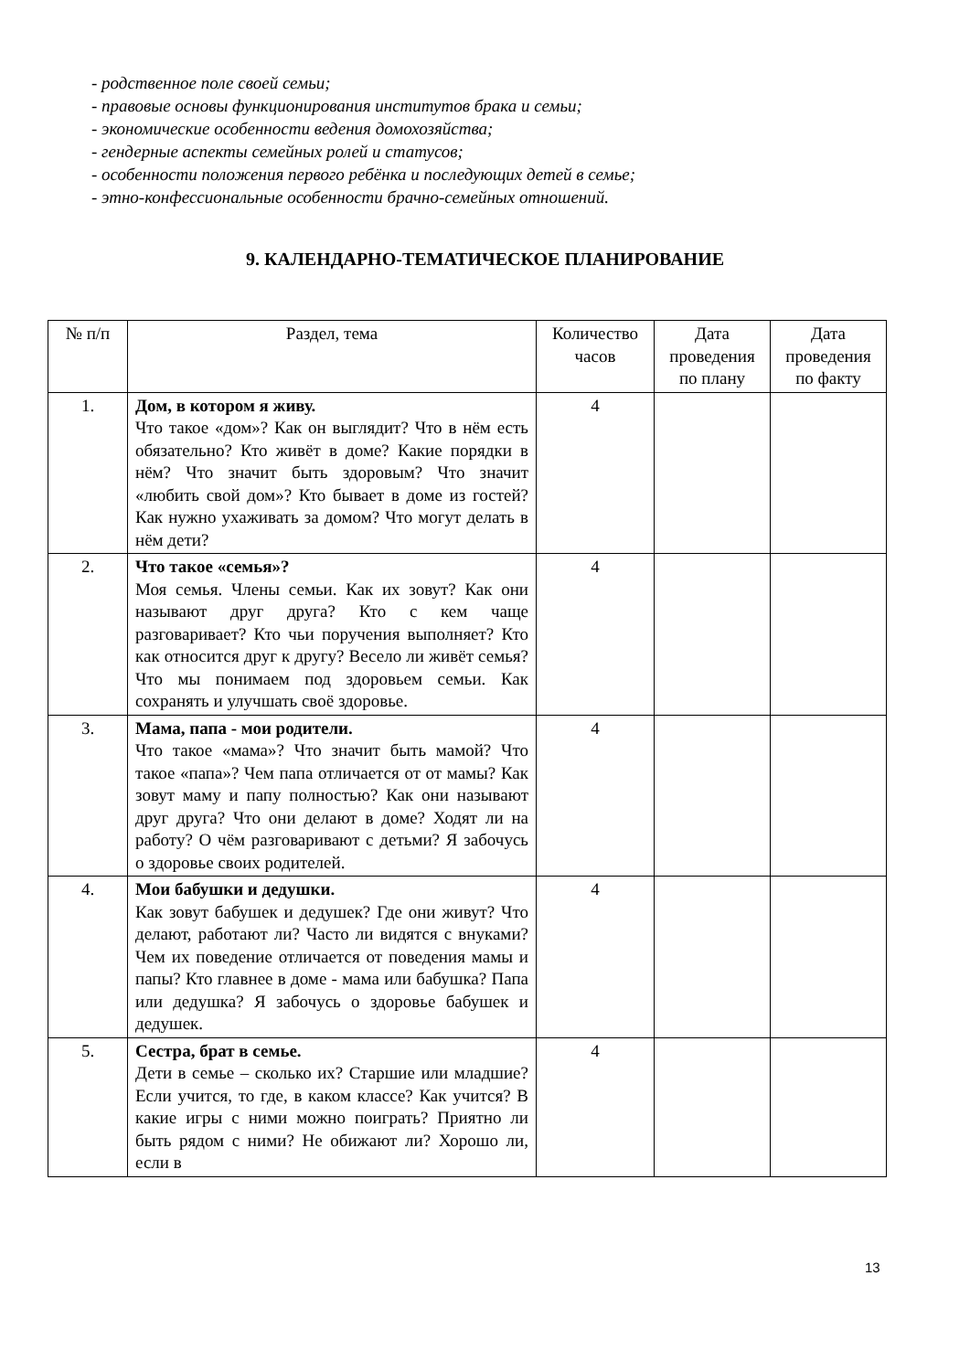- родственное поле своей семьи;
- правовые основы функционирования институтов брака и семьи;
- экономические особенности ведения домохозяйства;
- гендерные аспекты семейных ролей и статусов;
- особенности положения первого ребёнка и последующих детей в семье;
- этно-конфессиональные особенности брачно-семейных отношений.
9. КАЛЕНДАРНО-ТЕМАТИЧЕСКОЕ ПЛАНИРОВАНИЕ
| № п/п | Раздел, тема | Количество часов | Дата проведения по плану | Дата проведения по факту |
| --- | --- | --- | --- | --- |
| 1. | Дом, в котором я живу. Что такое «дом»? Как он выглядит? Что в нём есть обязательно? Кто живёт в доме? Какие порядки в нём? Что значит быть здоровым? Что значит «любить свой дом»? Кто бывает в доме из гостей? Как нужно ухаживать за домом? Что могут делать в нём дети? | 4 | | |
| 2. | Что такое «семья»? Моя семья. Члены семьи. Как их зовут? Как они называют друг друга? Кто с кем чаще разговаривает? Кто чьи поручения выполняет? Кто как относится друг к другу? Весело ли живёт семья? Что мы понимаем под здоровьем семьи. Как сохранять и улучшать своё здоровье. | 4 | | |
| 3. | Мама, папа - мои родители. Что такое «мама»? Что значит быть мамой? Что такое «папа»? Чем папа отличается от от мамы? Как зовут маму и папу полностью? Как они называют друг друга? Что они делают в доме? Ходят ли на работу? О чём разговаривают с детьми? Я забочусь о здоровье своих родителей. | 4 | | |
| 4. | Мои бабушки и дедушки. Как зовут бабушек и дедушек? Где они живут? Что делают, работают ли? Часто ли видятся с внуками? Чем их поведение отличается от поведения мамы и папы? Кто главнее в доме - мама или бабушка? Папа или дедушка? Я забочусь о здоровье бабушек и дедушек. | 4 | | |
| 5. | Сестра, брат в семье. Дети в семье – сколько их? Старшие или младшие? Если учится, то где, в каком классе? Как учится? В какие игры с ними можно поиграть? Приятно ли быть рядом с ними? Не обижают ли? Хорошо ли, если в | 4 | | |
13